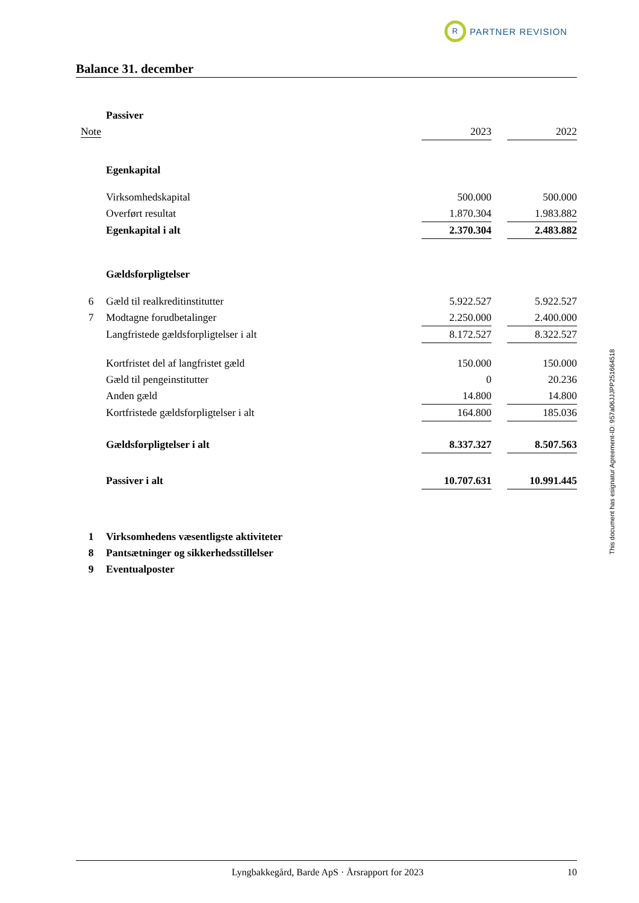R
PARTNER REVISION
Balance 31. december
| | Passiver | | | |
| Note | | 2023 | | 2022 |
| | Egenkapital | | | |
| | Virksomhedskapital | 500.000 | | 500.000 |
| | Overført resultat | 1.870.304 | | 1.983.882 |
| | Egenkapital i alt | 2.370.304 | | 2.483.882 |
| | Gældsforpligtelser | | | |
| 6 | Gæld til realkreditinstitutter | 5.922.527 | | 5.922.527 |
| 7 | Modtagne forudbetalinger | 2.250.000 | | 2.400.000 |
| | Langfristede gældsforpligtelser i alt | 8.172.527 | | 8.322.527 |
| | Kortfristet del af langfristet gæld | 150.000 | | 150.000 |
| | Gæld til pengeinstitutter | 0 | | 20.236 |
| | Anden gæld | 14.800 | | 14.800 |
| | Kortfristede gældsforpligtelser i alt | 164.800 | | 185.036 |
| | Gældsforpligtelser i alt | 8.337.327 | | 8.507.563 |
| | Passiver i alt | 10.707.631 | | 10.991.445 |
| 1 | Virksomhedens væsentligste aktiviteter | | | |
| 8 | Pantsætninger og sikkerhedsstillelser | | | |
| 9 | Eventualposter | | | |
This document has esignatur Agreement-ID: 957a06JJJPP251664518
Lyngbakkegård, Barde ApS · Årsrapport for 2023 10